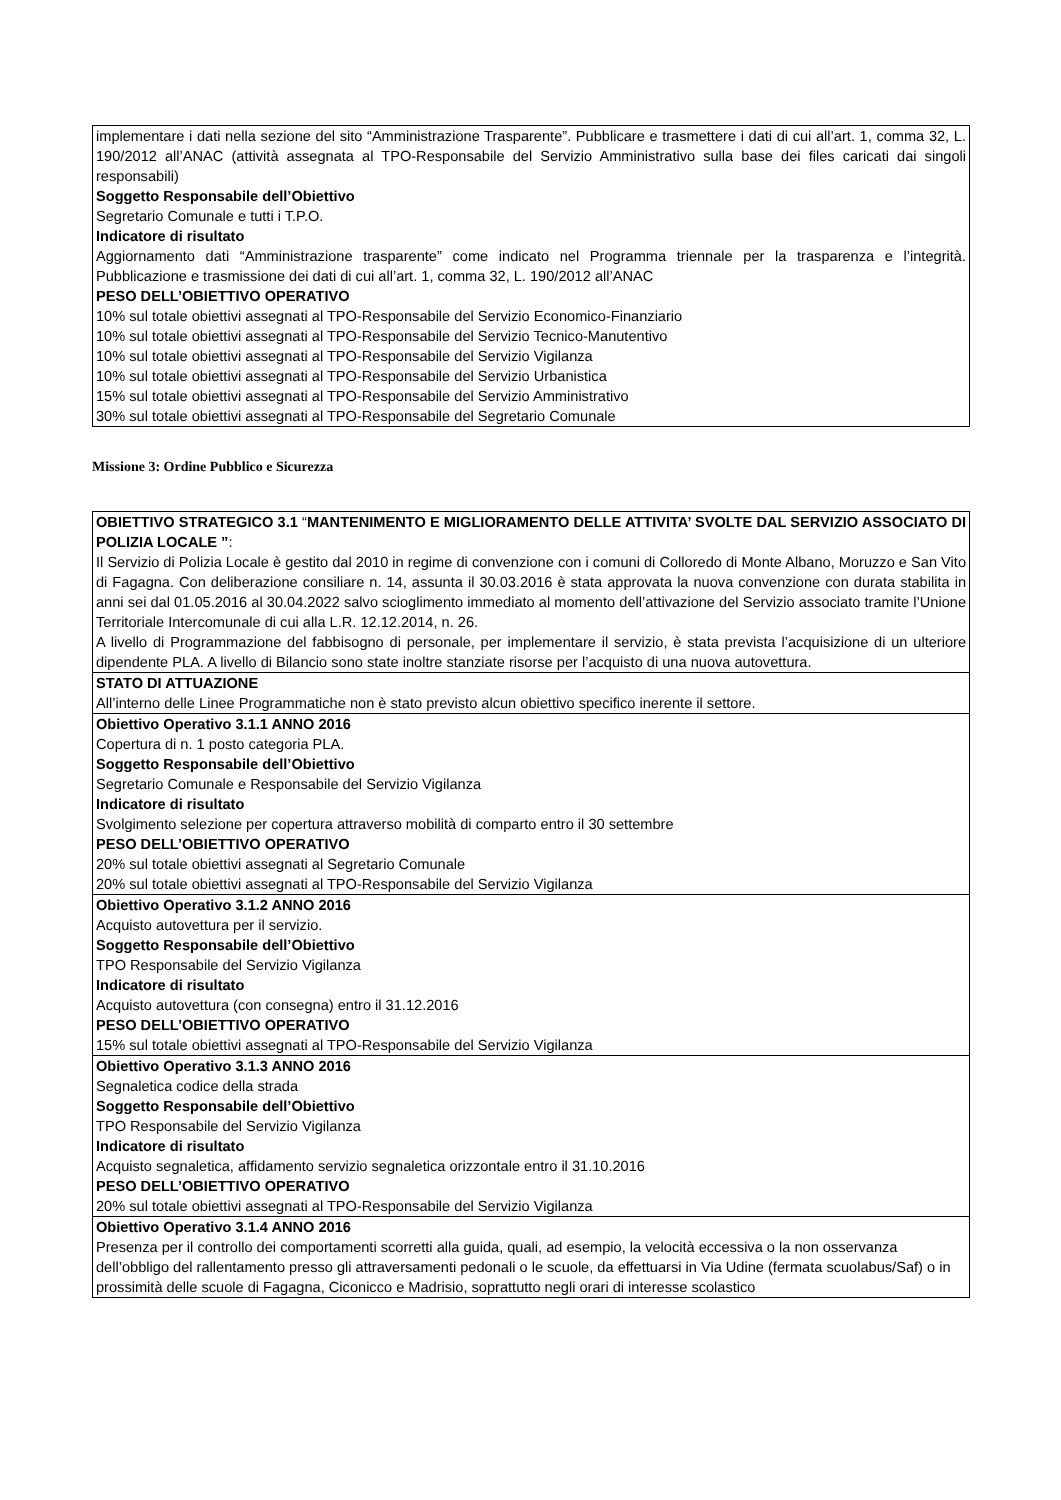| implementare i dati nella sezione del sito “Amministrazione Trasparente”. Pubblicare e trasmettere i dati di cui all’art. 1, comma 32, L. 190/2012 all’ANAC (attività assegnata al TPO-Responsabile del Servizio Amministrativo sulla base dei files caricati dai singoli responsabili) Soggetto Responsabile dell’Obiettivo Segretario Comunale e tutti i T.P.O. Indicatore di risultato Aggiornamento dati “Amministrazione trasparente” come indicato nel Programma triennale per la trasparenza e l’integrità. Pubblicazione e trasmissione dei dati di cui all’art. 1, comma 32, L. 190/2012 all’ANAC PESO DELL’OBIETTIVO OPERATIVO 10% sul totale obiettivi assegnati al TPO-Responsabile del Servizio Economico-Finanziario 10% sul totale obiettivi assegnati al TPO-Responsabile del Servizio Tecnico-Manutentivo 10% sul totale obiettivi assegnati al TPO-Responsabile del Servizio Vigilanza 10% sul totale obiettivi assegnati al TPO-Responsabile del Servizio Urbanistica 15% sul totale obiettivi assegnati al TPO-Responsabile del Servizio Amministrativo 30% sul totale obiettivi assegnati al TPO-Responsabile del Segretario Comunale |
Missione 3: Ordine Pubblico e Sicurezza
| OBIETTIVO STRATEGICO 3.1 “ MANTENIMENTO E MIGLIORAMENTO DELLE ATTIVITA’ SVOLTE DAL SERVIZIO ASSOCIATO DI POLIZIA LOCALE ” : Il Servizio di Polizia Locale è gestito dal 2010 in regime di convenzione con i comuni di Colloredo di Monte Albano, Moruzzo e San Vito di Fagagna. Con deliberazione consiliare n. 14, assunta il 30.03.2016 è stata approvata la nuova convenzione con durata stabilita in anni sei dal 01.05.2016 al 30.04.2022 salvo scioglimento immediato al momento dell’attivazione del Servizio associato tramite l’Unione Territoriale Intercomunale di cui alla L.R. 12.12.2014, n. 26. A livello di Programmazione del fabbisogno di personale, per implementare il servizio, è stata prevista l’acquisizione di un ulteriore dipendente PLA. A livello di Bilancio sono state inoltre stanziate risorse per l’acquisto di una nuova autovettura. |
| STATO DI ATTUAZIONE All’interno delle Linee Programmatiche non è stato previsto alcun obiettivo specifico inerente il settore. |
| Obiettivo Operativo 3.1.1 ANNO 2016 Copertura di n. 1 posto categoria PLA. Soggetto Responsabile dell’Obiettivo Segretario Comunale e Responsabile del Servizio Vigilanza Indicatore di risultato Svolgimento selezione per copertura attraverso mobilità di comparto entro il 30 settembre PESO DELL’OBIETTIVO OPERATIVO 20% sul totale obiettivi assegnati al Segretario Comunale 20% sul totale obiettivi assegnati al TPO-Responsabile del Servizio Vigilanza |
| Obiettivo Operativo 3.1.2 ANNO 2016 Acquisto autovettura per il servizio. Soggetto Responsabile dell’Obiettivo TPO Responsabile del Servizio Vigilanza Indicatore di risultato Acquisto autovettura (con consegna) entro il 31.12.2016 PESO DELL’OBIETTIVO OPERATIVO 15% sul totale obiettivi assegnati al TPO-Responsabile del Servizio Vigilanza |
| Obiettivo Operativo 3.1.3 ANNO 2016 Segnaletica codice della strada Soggetto Responsabile dell’Obiettivo TPO Responsabile del Servizio Vigilanza Indicatore di risultato Acquisto segnaletica, affidamento servizio segnaletica orizzontale entro il 31.10.2016 PESO DELL’OBIETTIVO OPERATIVO 20% sul totale obiettivi assegnati al TPO-Responsabile del Servizio Vigilanza |
| Obiettivo Operativo 3.1.4 ANNO 2016 Presenza per il controllo dei comportamenti scorretti alla guida, quali, ad esempio, la velocità eccessiva o la non osservanza dell’obbligo del rallentamento presso gli attraversamenti pedonali o le scuole, da effettuarsi in Via Udine (fermata scuolabus/Saf) o in prossimità delle scuole di Fagagna, Ciconicco e Madrisio, soprattutto negli orari di interesse scolastico |